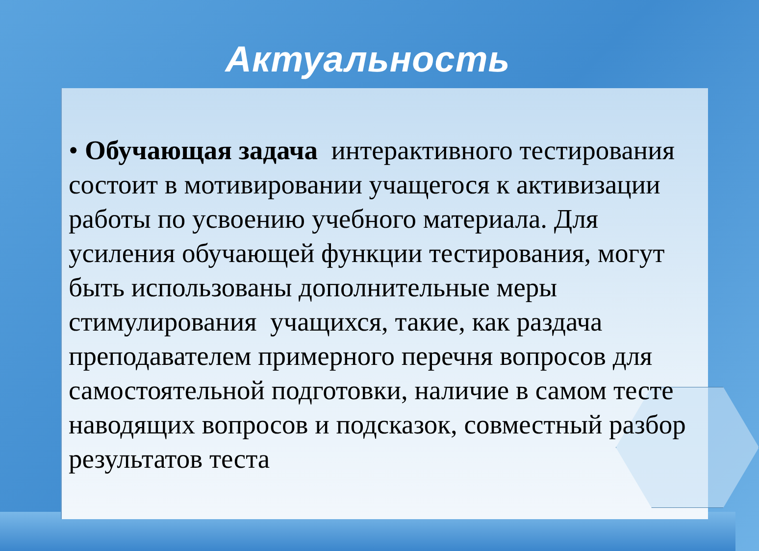Актуальность
• Обучающая задача интерактивного тестирования состоит в мотивировании учащегося к активизации работы по усвоению учебного материала. Для усиления обучающей функции тестирования, могут быть использованы дополнительные меры стимулирования учащихся, такие, как раздача преподавателем примерного перечня вопросов для самостоятельной подготовки, наличие в самом тесте наводящих вопросов и подсказок, совместный разбор результатов теста